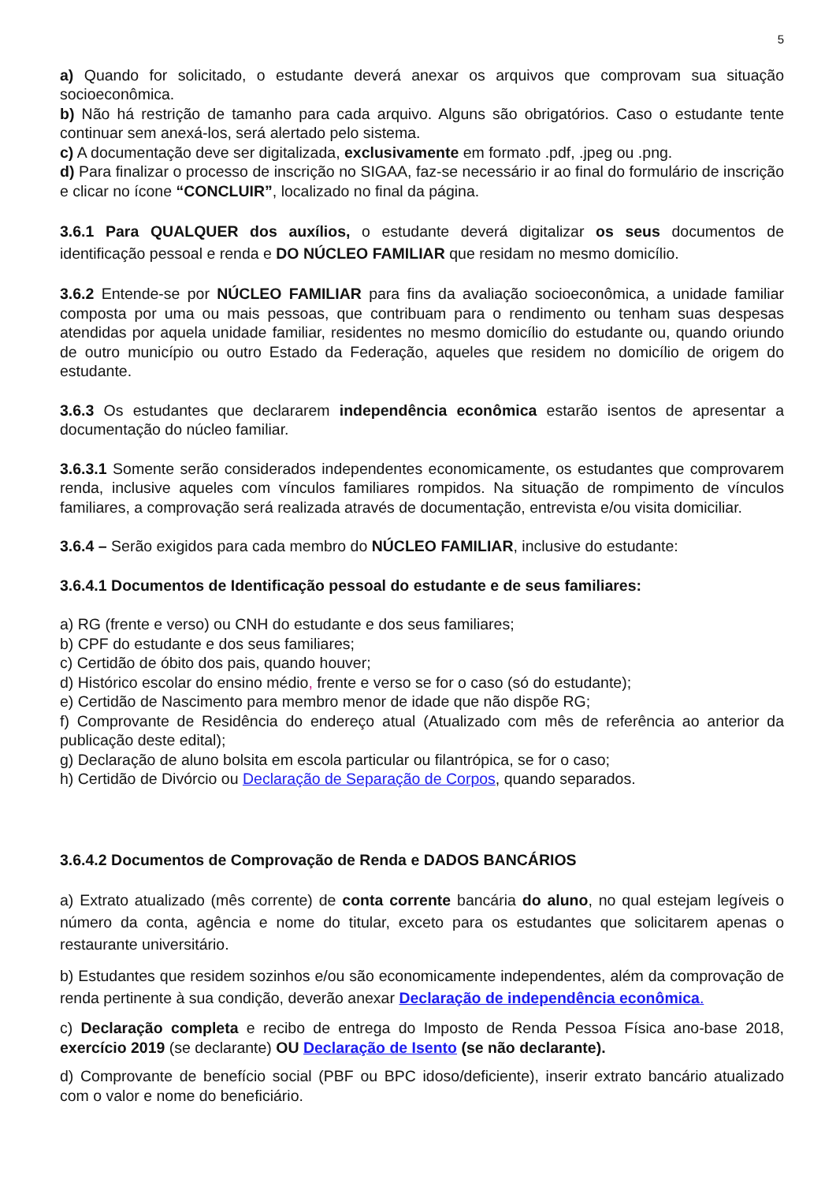5
a) Quando for solicitado, o estudante deverá anexar os arquivos que comprovam sua situação socioeconômica.
b) Não há restrição de tamanho para cada arquivo. Alguns são obrigatórios. Caso o estudante tente continuar sem anexá-los, será alertado pelo sistema.
c) A documentação deve ser digitalizada, exclusivamente em formato .pdf, .jpeg ou .png.
d) Para finalizar o processo de inscrição no SIGAA, faz-se necessário ir ao final do formulário de inscrição e clicar no ícone “CONCLUIR”, localizado no final da página.
3.6.1 Para QUALQUER dos auxílios, o estudante deverá digitalizar os seus documentos de identificação pessoal e renda e DO NÚCLEO FAMILIAR que residam no mesmo domicílio.
3.6.2 Entende-se por NÚCLEO FAMILIAR para fins da avaliação socioeconômica, a unidade familiar composta por uma ou mais pessoas, que contribuam para o rendimento ou tenham suas despesas atendidas por aquela unidade familiar, residentes no mesmo domicílio do estudante ou, quando oriundo de outro município ou outro Estado da Federação, aqueles que residem no domicílio de origem do estudante.
3.6.3 Os estudantes que declararem independência econômica estarão isentos de apresentar a documentação do núcleo familiar.
3.6.3.1 Somente serão considerados independentes economicamente, os estudantes que comprovarem renda, inclusive aqueles com vínculos familiares rompidos. Na situação de rompimento de vínculos familiares, a comprovação será realizada através de documentação, entrevista e/ou visita domiciliar.
3.6.4 – Serão exigidos para cada membro do NÚCLEO FAMILIAR, inclusive do estudante:
3.6.4.1 Documentos de Identificação pessoal do estudante e de seus familiares:
a) RG (frente e verso) ou CNH do estudante e dos seus familiares;
b) CPF do estudante e dos seus familiares;
c) Certidão de óbito dos pais, quando houver;
d) Histórico escolar do ensino médio, frente e verso se for o caso (só do estudante);
e) Certidão de Nascimento para membro menor de idade que não dispõe RG;
f) Comprovante de Residência do endereço atual (Atualizado com mês de referência ao anterior da publicação deste edital);
g) Declaração de aluno bolsita em escola particular ou filantrópica, se for o caso;
h) Certidão de Divórcio ou Declaração de Separação de Corpos, quando separados.
3.6.4.2 Documentos de Comprovação de Renda e DADOS BANCÁRIOS
a) Extrato atualizado (mês corrente) de conta corrente bancária do aluno, no qual estejam legíveis o número da conta, agência e nome do titular, exceto para os estudantes que solicitarem apenas o restaurante universitário.
b) Estudantes que residem sozinhos e/ou são economicamente independentes, além da comprovação de renda pertinente à sua condição, deverão anexar Declaração de independência econômica.
c) Declaração completa e recibo de entrega do Imposto de Renda Pessoa Física ano-base 2018, exercício 2019 (se declarante) OU Declaração de Isento (se não declarante).
d) Comprovante de benefício social (PBF ou BPC idoso/deficiente), inserir extrato bancário atualizado com o valor e nome do beneficiário.